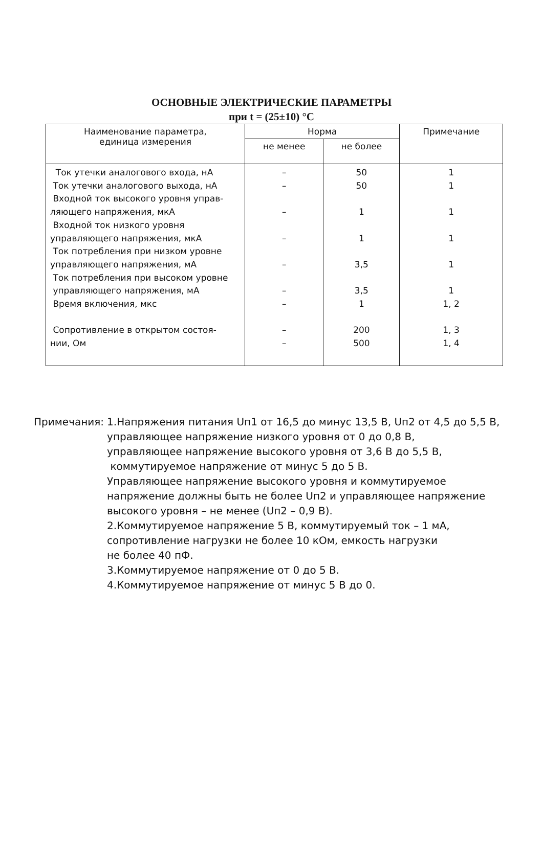ОСНОВНЫЕ ЭЛЕКТРИЧЕСКИЕ ПАРАМЕТРЫ
при t = (25±10) °C
| Наименование параметра, единица измерения | Норма | | Примечание |
| --- | --- | --- | --- |
| | не менее | не более | |
| Ток утечки аналогового входа, нА Ток утечки аналогового выхода, нА Входной ток высокого уровня управ- ляющего напряжения, мкА Входной ток низкого уровня управляющего напряжения, мкА Ток потребления при низком уровне управляющего напряжения, мА Ток потребления при высоком уровне управляющего напряжения, мА Время включения, мкс Сопротивление в открытом состоя- нии, Ом | – – – – – – – – – | 50 50 1 1 3,5 3,5 1 200 500 | 1 1 1 1 1 1 1, 2 1, 3 1, 4 |
Примечания: 1.Напряжения питания Uп1 от 16,5 до минус 13,5 В, Uп2 от 4,5 до 5,5 В,
управляющее напряжение низкого уровня от 0 до 0,8 В,
управляющее напряжение высокого уровня от 3,6 В до 5,5 В,
коммутируемое напряжение от минус 5 до 5 В.
Управляющее напряжение высокого уровня и коммутируемое
напряжение должны быть не более Uп2 и управляющее напряжение
высокого уровня – не менее (Uп2 – 0,9 В).
2.Коммутируемое напряжение 5 В, коммутируемый ток – 1 мА,
сопротивление нагрузки не более 10 кОм, емкость нагрузки
не более 40 пФ.
3.Коммутируемое напряжение от 0 до 5 В.
4.Коммутируемое напряжение от минус 5 В до 0.